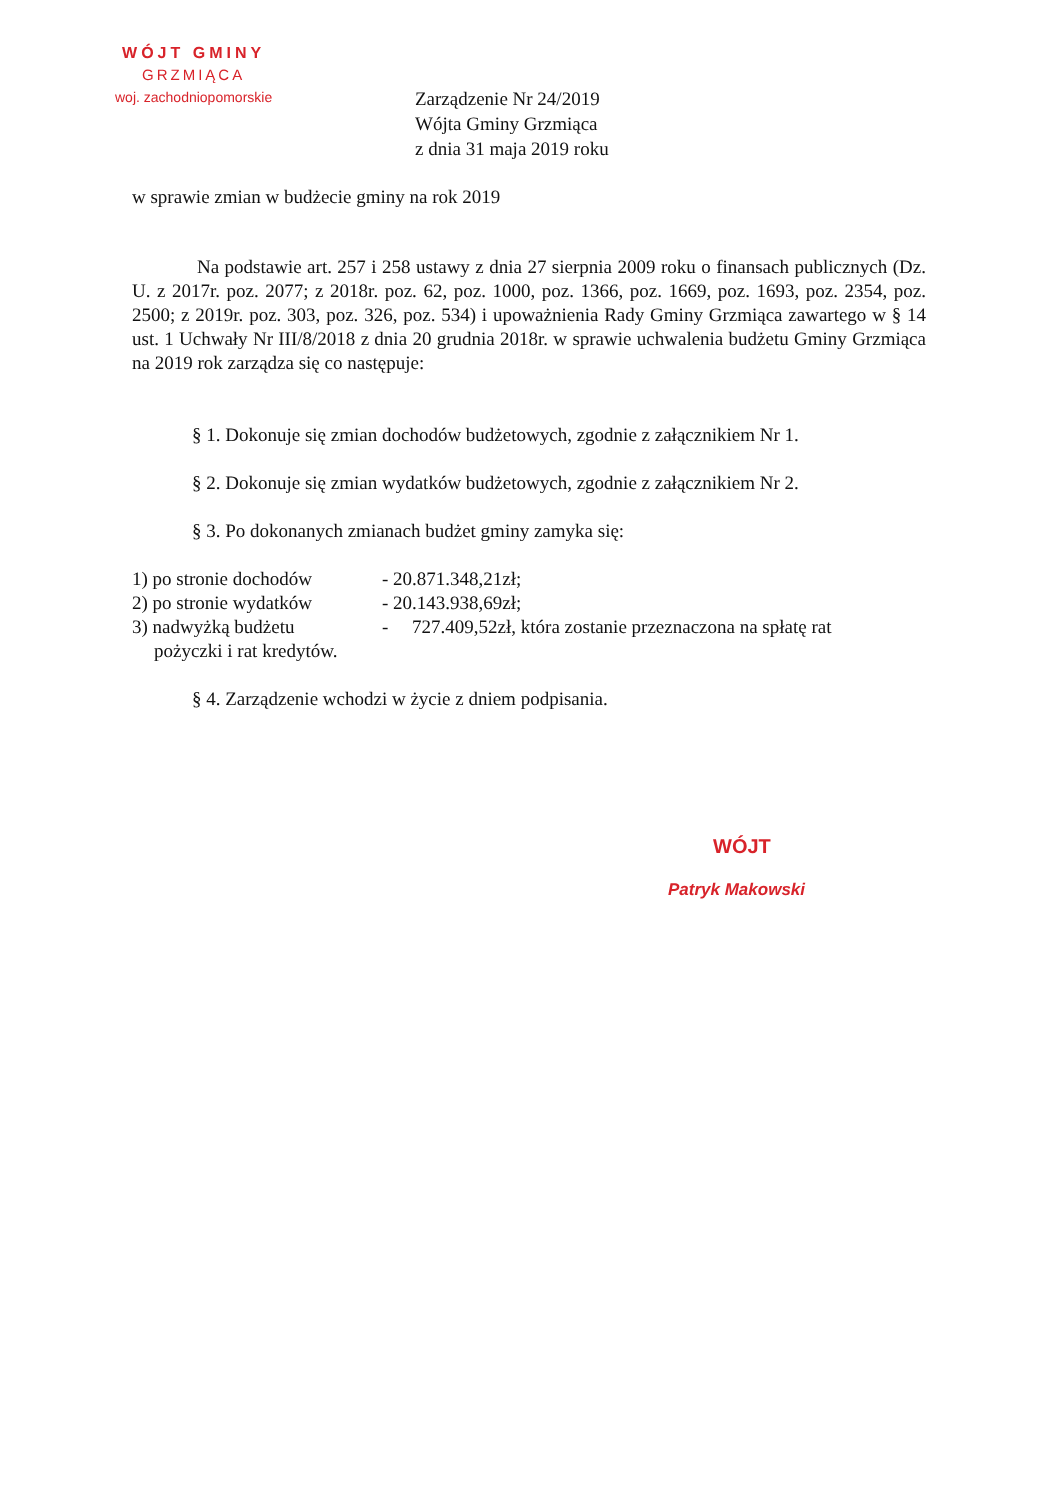WÓJT GMINY
GRZMIĄCA
woj. zachodniopomorskie
Zarządzenie Nr 24/2019
Wójta Gminy Grzmiąca
z dnia 31 maja 2019 roku
w sprawie zmian w budżecie gminy na rok 2019
Na podstawie art. 257 i 258 ustawy z dnia 27 sierpnia 2009 roku o finansach publicznych (Dz. U. z 2017r. poz. 2077; z 2018r. poz. 62, poz. 1000, poz. 1366, poz. 1669, poz. 1693, poz. 2354, poz. 2500; z 2019r. poz. 303, poz. 326, poz. 534) i upoważnienia Rady Gminy Grzmiąca zawartego w § 14 ust. 1 Uchwały Nr III/8/2018 z dnia 20 grudnia 2018r. w sprawie uchwalenia budżetu Gminy Grzmiąca na 2019 rok zarządza się co następuje:
§ 1. Dokonuje się zmian dochodów budżetowych, zgodnie z załącznikiem Nr 1.
§ 2. Dokonuje się zmian wydatków budżetowych, zgodnie z załącznikiem Nr 2.
§ 3. Po dokonanych zmianach budżet gminy zamyka się:
1) po stronie dochodów - 20.871.348,21zł;
2) po stronie wydatków - 20.143.938,69zł;
3) nadwyżką budżetu - 727.409,52zł, która zostanie przeznaczona na spłatę rat
pożyczki i rat kredytów.
§ 4. Zarządzenie wchodzi w życie z dniem podpisania.
WÓJT
Patryk Makowski